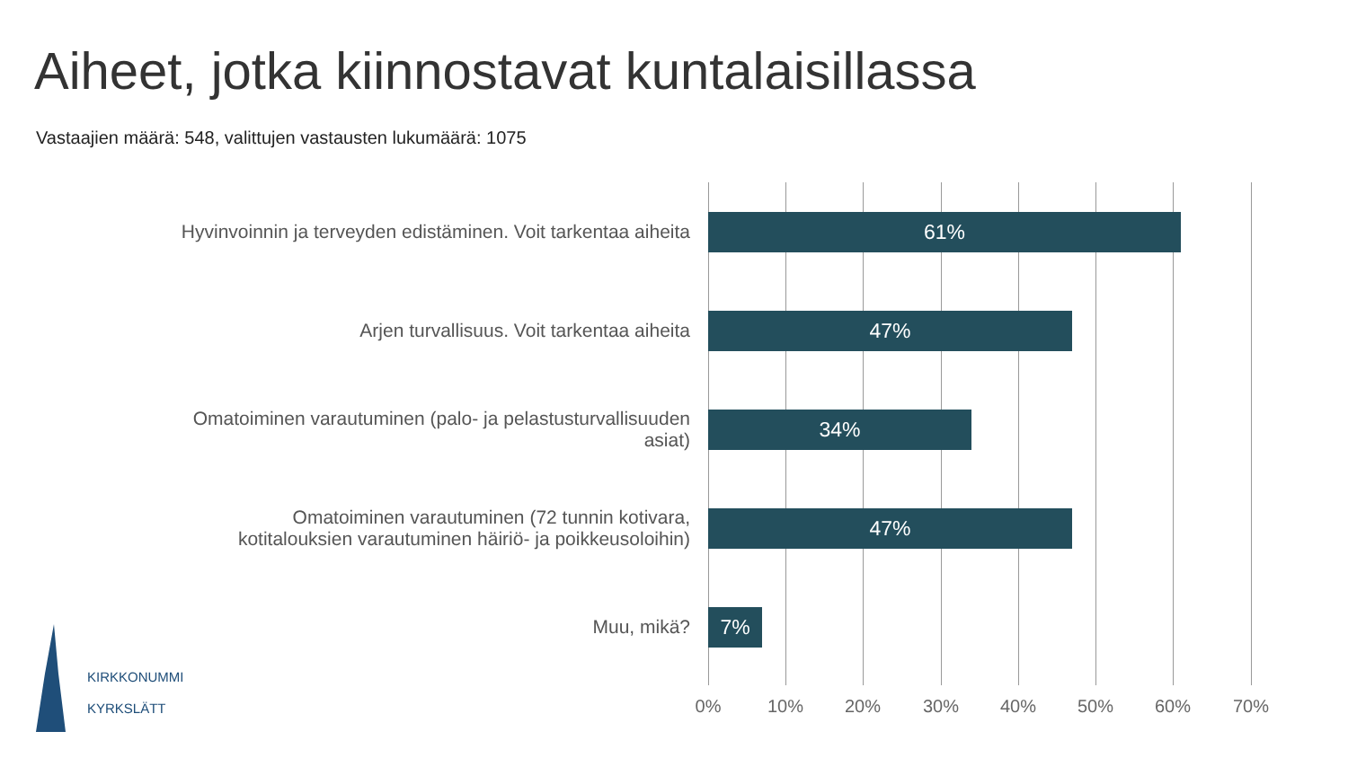Aiheet, jotka kiinnostavat kuntalaisillassa
Vastaajien määrä: 548, valittujen vastausten lukumäärä: 1075
Hyvinvoinnin ja terveyden edistäminen. Voit tarkentaa aiheita
61%
Arjen turvallisuus. Voit tarkentaa aiheita
47%
Omatoiminen varautuminen (palo- ja pelastusturvallisuuden
asiat)
34%
Omatoiminen varautuminen (72 tunnin kotivara,
kotitalouksien varautuminen häiriö- ja poikkeusoloihin)
47%
Muu, mikä?
7%
0% 10% 20% 30% 40% 50% 60% 70%
KIRKKONUMMI
KYRKSLÄTT